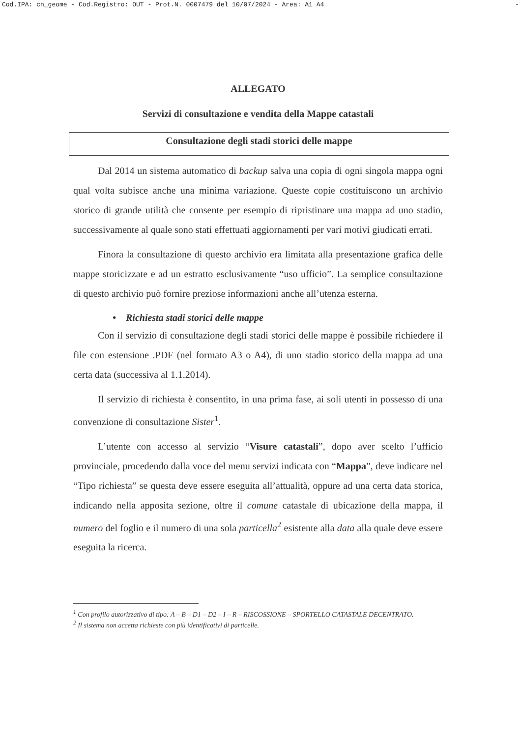Cod.IPA: cn_geome - Cod.Registro: OUT - Prot.N. 0007479 del 10/07/2024 - Area: A1 A4 -
ALLEGATO
Servizi di consultazione e vendita della Mappe catastali
Consultazione degli stadi storici delle mappe
Dal 2014 un sistema automatico di backup salva una copia di ogni singola mappa ogni qual volta subisce anche una minima variazione. Queste copie costituiscono un archivio storico di grande utilità che consente per esempio di ripristinare una mappa ad uno stadio, successivamente al quale sono stati effettuati aggiornamenti per vari motivi giudicati errati.
Finora la consultazione di questo archivio era limitata alla presentazione grafica delle mappe storicizzate e ad un estratto esclusivamente “uso ufficio”. La semplice consultazione di questo archivio può fornire preziose informazioni anche all’utenza esterna.
• Richiesta stadi storici delle mappe
Con il servizio di consultazione degli stadi storici delle mappe è possibile richiedere il file con estensione .PDF (nel formato A3 o A4), di uno stadio storico della mappa ad una certa data (successiva al 1.1.2014).
Il servizio di richiesta è consentito, in una prima fase, ai soli utenti in possesso di una convenzione di consultazione Sister<sup>1</sup>.
L’utente con accesso al servizio “Visure catastali”, dopo aver scelto l’ufficio provinciale, procedendo dalla voce del menu servizi indicata con “Mappa”, deve indicare nel “Tipo richiesta” se questa deve essere eseguita all’attualità, oppure ad una certa data storica, indicando nella apposita sezione, oltre il comune catastale di ubicazione della mappa, il numero del foglio e il numero di una sola particella<sup>2</sup> esistente alla data alla quale deve essere eseguita la ricerca.
<sup>1</sup> Con profilo autorizzativo di tipo: A – B – D1 – D2 – I – R – RISCOSSIONE – SPORTELLO CATASTALE DECENTRATO.
<sup>2</sup> Il sistema non accetta richieste con più identificativi di particelle.